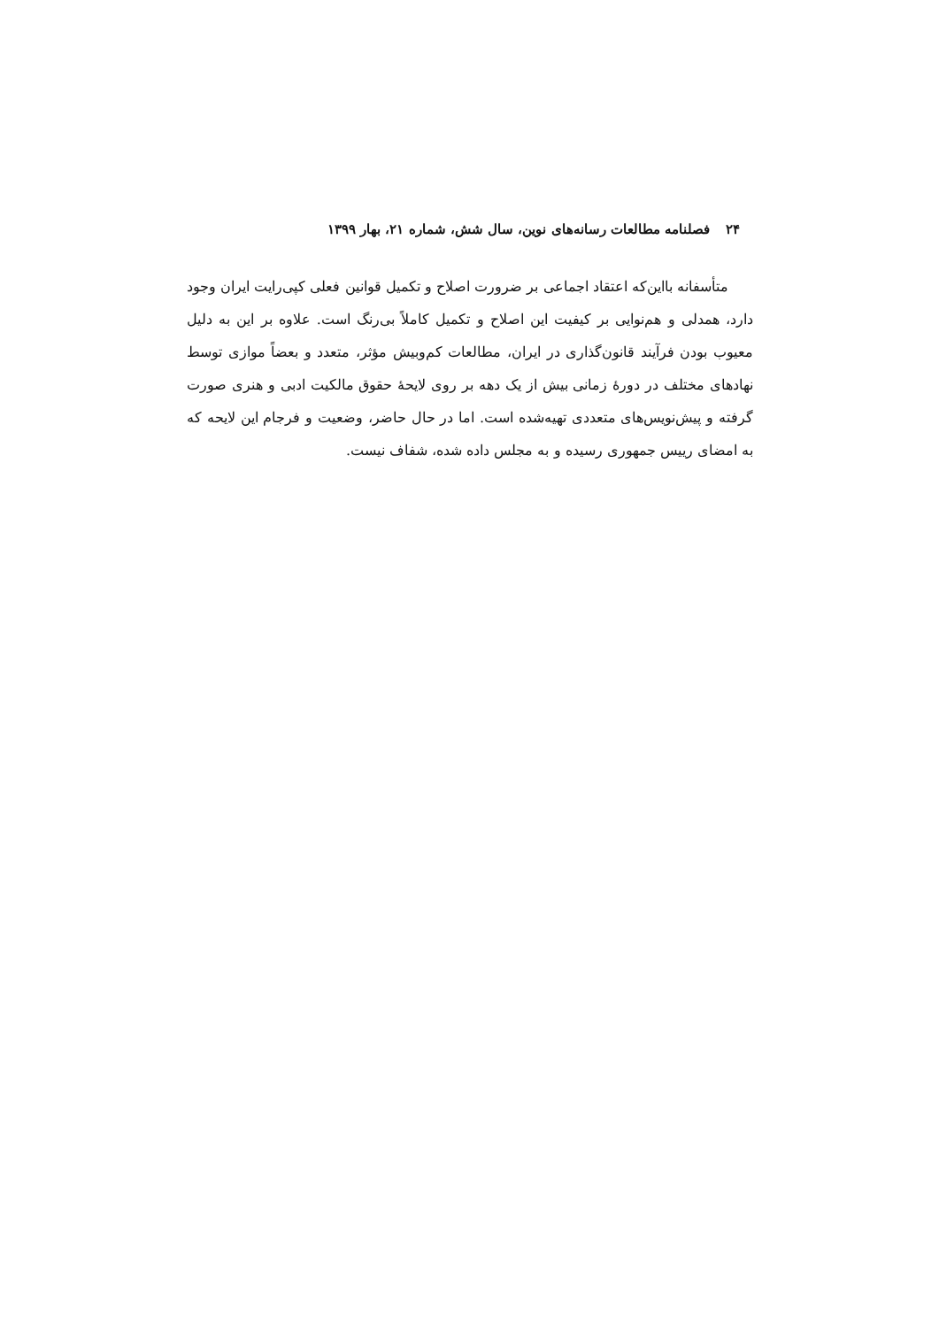۲۴ فصلنامه مطالعات رسانه‌های نوین، سال شش، شماره ۲۱، بهار ۱۳۹۹
متأسفانه بااین‌که اعتقاد اجماعی بر ضرورت اصلاح و تکمیل قوانین فعلی کپی‌رایت ایران وجود دارد، همدلی و هم‌نوایی بر کیفیت این اصلاح و تکمیل کاملاً بی‌رنگ است. علاوه بر این به دلیل معیوب بودن فرآیند قانون‌گذاری در ایران، مطالعات کم‌وبیش مؤثر، متعدد و بعضاً موازی توسط نهادهای مختلف در دورهٔ زمانی بیش از یک دهه بر روی لایحهٔ حقوق مالکیت ادبی و هنری صورت گرفته و پیش‌نویس‌های متعددی تهیه‌شده است. اما در حال حاضر، وضعیت و فرجام این لایحه که به امضای رییس جمهوری رسیده و به مجلس داده شده، شفاف نیست.